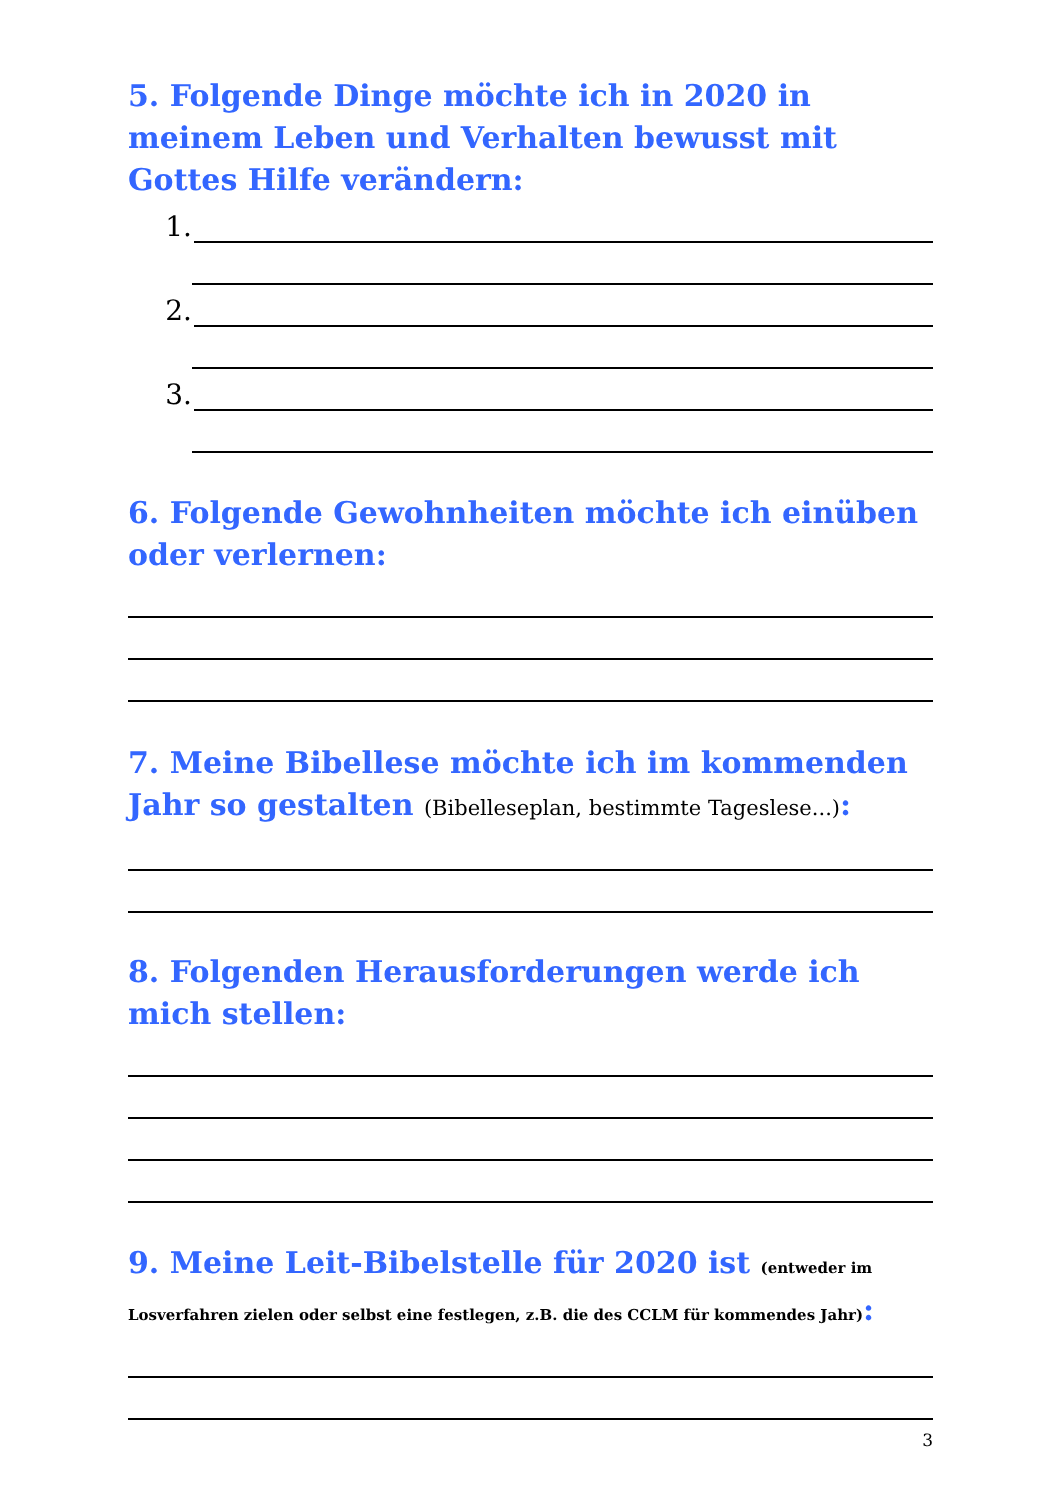5. Folgende Dinge möchte ich in 2020 in meinem Leben und Verhalten bewusst mit Gottes Hilfe verändern:
1.
2.
3.
6. Folgende Gewohnheiten möchte ich einüben oder verlernen:
7. Meine Bibellese möchte ich im kommenden Jahr so gestalten (Bibelleseplan, bestimmte Tageslese...):
8. Folgenden Herausforderungen werde ich mich stellen:
9. Meine Leit-Bibelstelle für 2020 ist (entweder im Losverfahren zielen oder selbst eine festlegen, z.B. die des CCLM für kommendes Jahr):
3